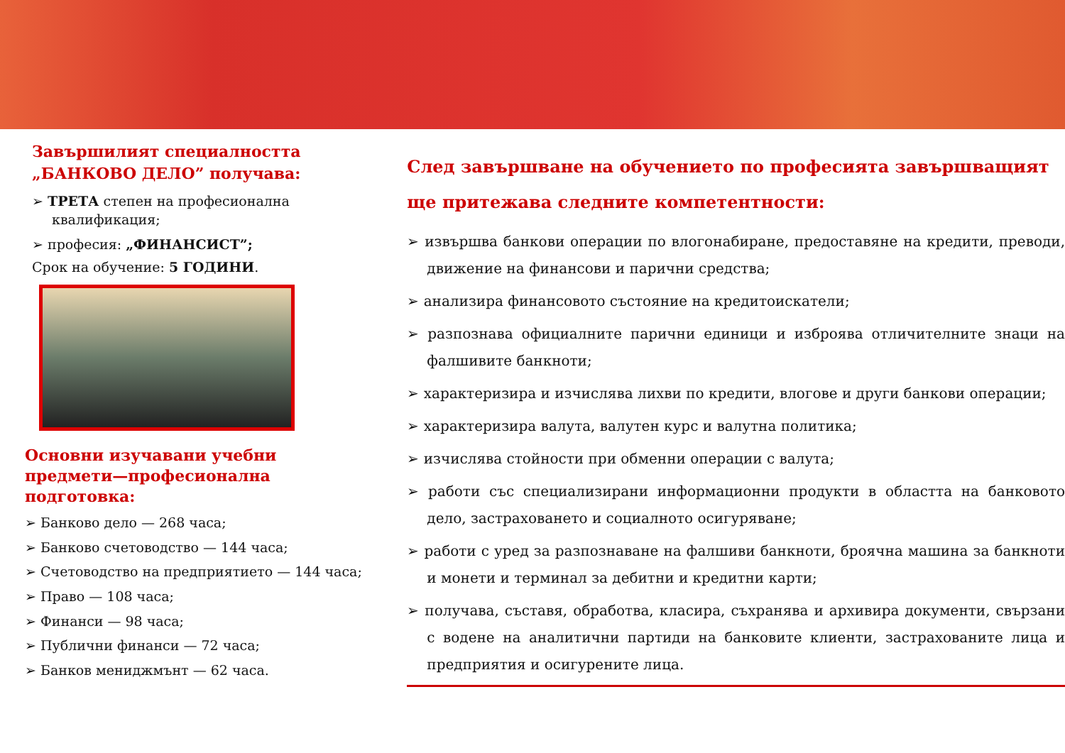Завършилият специалността „БАНКОВО ДЕЛО” получава:
➢ ТРЕТА степен на професионална квалификация;
➢ професия: „ФИНАНСИСТ”;
Срок на обучение: 5 ГОДИНИ.
Основни изучавани учебни предмети—професионална подготовка:
➢ Банково дело — 268 часа;
➢ Банково счетоводство — 144 часа;
➢ Счетоводство на предприятието — 144 часа;
➢ Право — 108 часа;
➢ Финанси — 98 часа;
➢ Публични финанси — 72 часа;
➢ Банков мениджмънт — 62 часа.
След завършване на обучението по професията завършващият ще притежава следните компетентности:
➢ извършва банкови операции по влогонабиране, предоставяне на кредити, преводи, движение на финансови и парични средства;
➢ анализира финансовото състояние на кредитоискатели;
➢ разпознава официалните парични единици и изброява отличителните знаци на фалшивите банкноти;
➢ характеризира и изчислява лихви по кредити, влогове и други банкови операции;
➢ характеризира валута, валутен курс и валутна политика;
➢ изчислява стойности при обменни операции с валута;
➢ работи със специализирани информационни продукти в областта на банковото дело, застраховането и социалното осигуряване;
➢ работи с уред за разпознаване на фалшиви банкноти, броячна машина за банкноти и монети и терминал за дебитни и кредитни карти;
➢ получава, съставя, обработва, класира, съхранява и архивира документи, свързани с водене на аналитични партиди на банковите клиенти, застрахованите лица и предприятия и осигурените лица.